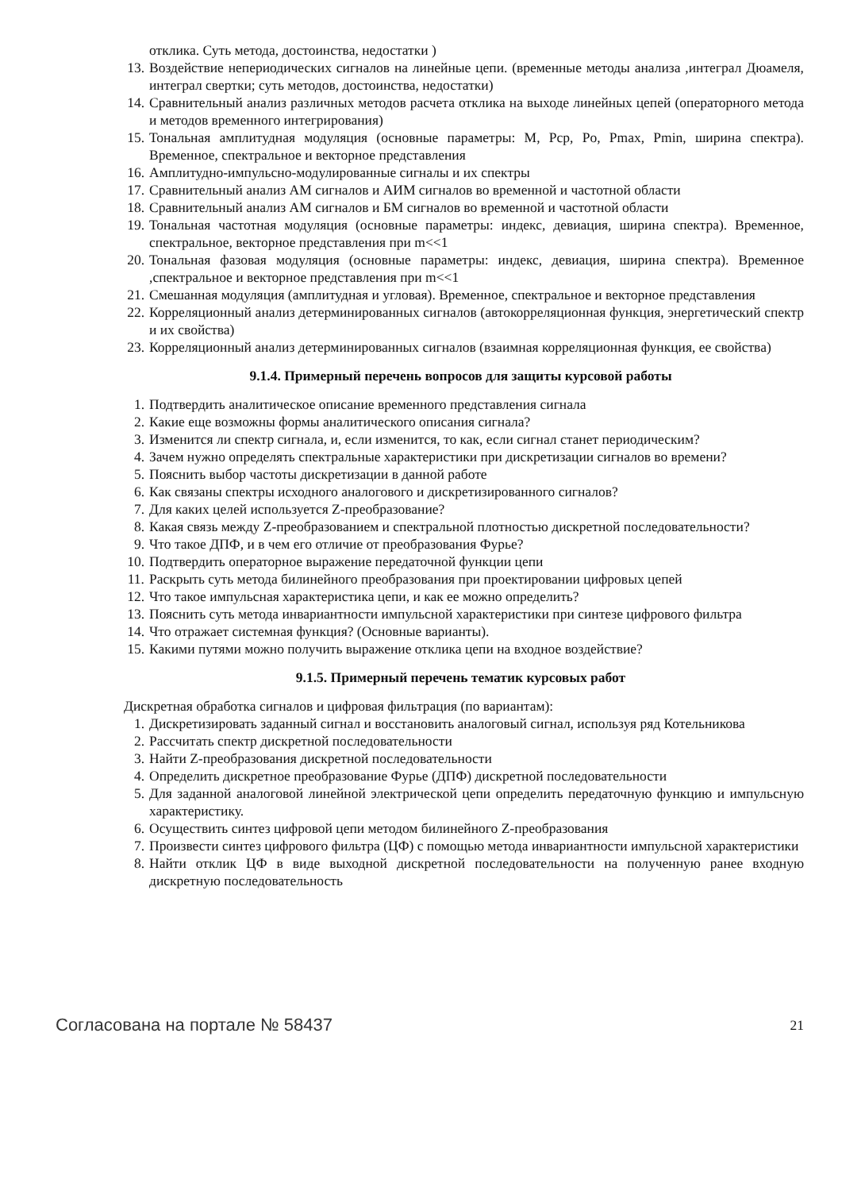отклика. Суть метода, достоинства, недостатки )
13. Воздействие непериодических сигналов на линейные цепи. (временные методы анализа ,интеграл Дюамеля, интеграл свертки; суть методов, достоинства, недостатки)
14. Сравнительный анализ различных методов расчета отклика на выходе линейных цепей (операторного метода и методов временного интегрирования)
15. Тональная амплитудная модуляция (основные параметры: M, Pcp, Po, Pmax, Pmin, ширина спектра). Временное, спектральное и векторное представления
16. Амплитудно-импульсно-модулированные сигналы и их спектры
17. Сравнительный анализ АМ сигналов и АИМ сигналов во временной и частотной области
18. Сравнительный анализ АМ сигналов и БМ сигналов во временной и частотной области
19. Тональная частотная модуляция (основные параметры: индекс, девиация, ширина спектра). Временное, спектральное, векторное представления при m<<1
20. Тональная фазовая модуляция (основные параметры: индекс, девиация, ширина спектра). Временное ,спектральное и векторное представления при m<<1
21. Смешанная модуляция (амплитудная и угловая). Временное, спектральное и векторное представления
22. Корреляционный анализ детерминированных сигналов (автокорреляционная функция, энергетический спектр и их свойства)
23. Корреляционный анализ детерминированных сигналов (взаимная корреляционная функция, ее свойства)
9.1.4. Примерный перечень вопросов для защиты курсовой работы
1. Подтвердить аналитическое описание временного представления сигнала
2. Какие еще возможны формы аналитического описания сигнала?
3. Изменится ли спектр сигнала, и, если изменится, то как, если сигнал станет периодическим?
4. Зачем нужно определять спектральные характеристики при дискретизации сигналов во времени?
5. Пояснить выбор частоты дискретизации в данной работе
6. Как связаны спектры исходного аналогового и дискретизированного сигналов?
7. Для каких целей используется Z-преобразование?
8. Какая связь между Z-преобразованием и спектральной плотностью дискретной последовательности?
9. Что такое ДПФ, и в чем его отличие от преобразования Фурье?
10. Подтвердить операторное выражение передаточной функции цепи
11. Раскрыть суть метода билинейного преобразования при проектировании цифровых цепей
12. Что такое импульсная характеристика цепи, и как ее можно определить?
13. Пояснить суть метода инвариантности импульсной характеристики при синтезе цифрового фильтра
14. Что отражает системная функция? (Основные варианты).
15. Какими путями можно получить выражение отклика цепи на входное воздействие?
9.1.5. Примерный перечень тематик курсовых работ
Дискретная обработка сигналов и цифровая фильтрация (по вариантам):
1. Дискретизировать заданный сигнал и восстановить аналоговый сигнал, используя ряд Котельникова
2. Рассчитать спектр дискретной последовательности
3. Найти Z-преобразования дискретной последовательности
4. Определить дискретное преобразование Фурье (ДПФ) дискретной последовательности
5. Для заданной аналоговой линейной электрической цепи определить передаточную функцию и импульсную характеристику.
6. Осуществить синтез цифровой цепи методом билинейного Z-преобразования
7. Произвести синтез цифрового фильтра (ЦФ) с помощью метода инвариантности импульсной характеристики
8. Найти отклик ЦФ в виде выходной дискретной последовательности на полученную ранее входную дискретную последовательность
Согласована на портале № 58437 21